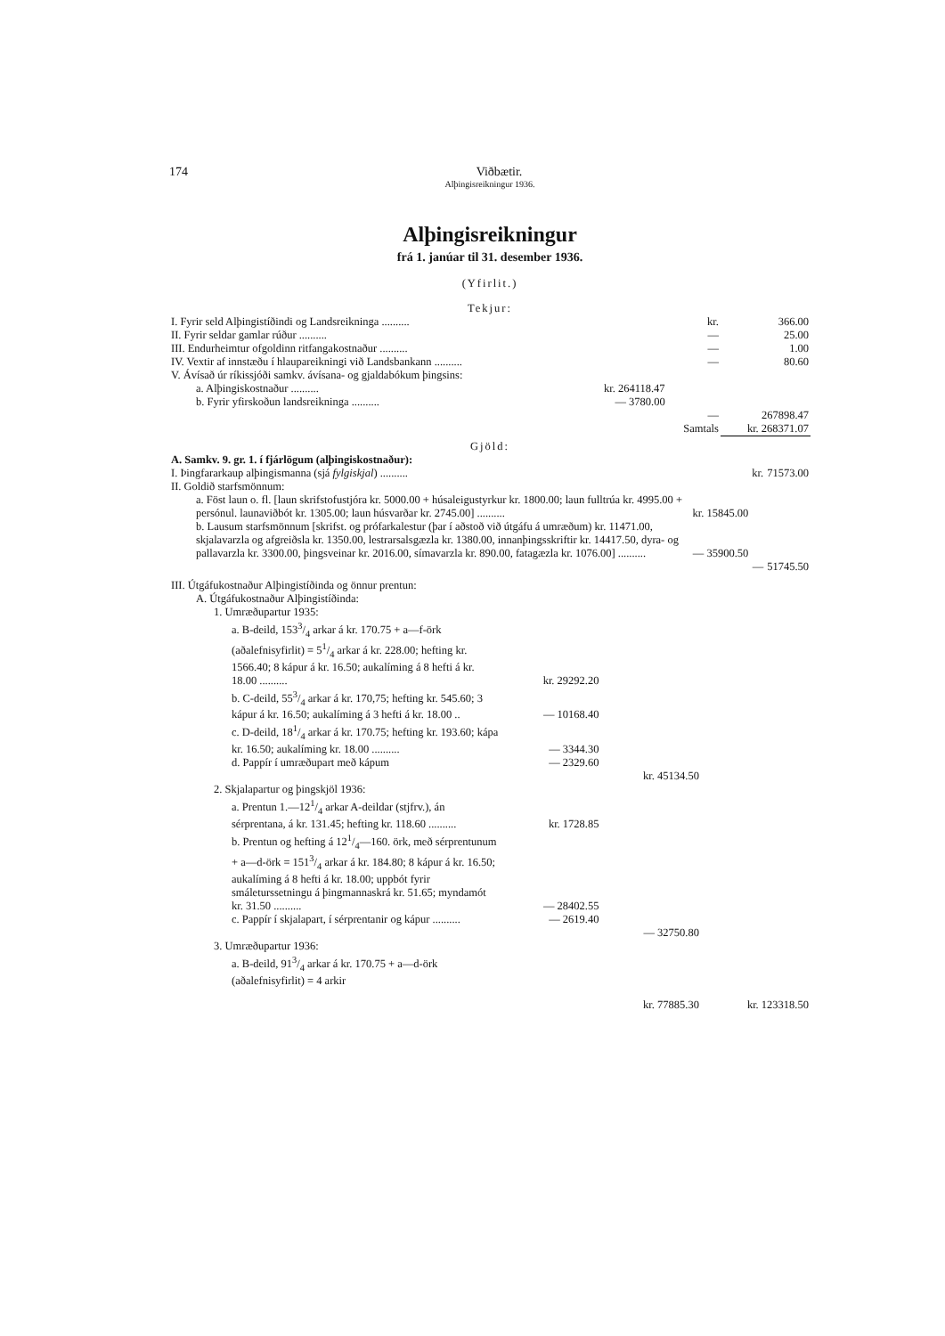174
Viðbætir.
Alþingisreikningur 1936.
Alþingisreikningur
frá 1. janúar til 31. desember 1936.
(Yfirlit.)
Tekjur:
| I. Fyrir seld Alþingistíðindi og Landsreikninga .......... | | kr. | 366.00 |
| II. Fyrir seldar gamlar rúður .......... | | — | 25.00 |
| III. Endurheimtur ofgoldinn ritfangakostnaður .......... | | — | 1.00 |
| IV. Vextir af innstæðu í hlaupareikningi við Landsbankann .......... | | — | 80.60 |
| V. Ávísað úr ríkissjóði samkv. ávísana- og gjaldabókum þingsins: | | | |
| a. Alþingiskostnaður .......... | kr. 264118.47 | | |
| b. Fyrir yfirskoðun landsreikninga .......... | — 3780.00 | | |
| | | — | 267898.47 |
| | | Samtals | kr. 268371.07 |
Gjöld:
| A. Samkv. 9. gr. 1. í fjárlögum (alþingiskostnaður): | | | |
| I. Þingfararkaup alþingismanna (sjá fylgiskjal ) .......... | | kr. | 71573.00 |
| II. Goldið starfsmönnum: | | | |
| a. Föst laun o. fl. [laun skrifstofustjóra kr. 5000.00 + húsaleigustyrkur kr. 1800.00; laun fulltrúa kr. 4995.00 + persónul. launaviðbót kr. 1305.00; laun húsvarðar kr. 2745.00] .......... | kr. 15845.00 | | |
| b. Lausum starfsmönnum [skrifst. og prófarkalestur (þar í aðstoð við útgáfu á umræðum) kr. 11471.00, skjalavarzla og afgreiðsla kr. 1350.00, lestrarsalsgæzla kr. 1380.00, innanþingsskriftir kr. 14417.50, dyra- og pallavarzla kr. 3300.00, þingsveinar kr. 2016.00, símavarzla kr. 890.00, fatagæzla kr. 1076.00] .......... | — 35900.50 | | |
| | | — | 51745.50 |
| III. Útgáfukostnaður Alþingistíðinda og önnur prentun: | | | |
| A. Útgáfukostnaður Alþingistíðinda: | | | |
| 1. Umræðupartur 1935: | | | |
| a. B-deild, 1533/4 arkar á kr. 170.75 + a—f-örk (aðalefnisyfirlit) = 51/4 arkar á kr. 228.00; hefting kr. 1566.40; 8 kápur á kr. 16.50; aukalíming á 8 hefti á kr. 18.00 .......... | kr. 29292.20 | | |
| b. C-deild, 553/4 arkar á kr. 170,75; hefting kr. 545.60; 3 kápur á kr. 16.50; aukalíming á 3 hefti á kr. 18.00 .. | — 10168.40 | | |
| c. D-deild, 181/4 arkar á kr. 170.75; hefting kr. 193.60; kápa kr. 16.50; aukalíming kr. 18.00 .......... | — 3344.30 | | |
| d. Pappír í umræðupart með kápum | — 2329.60 | | |
| | | kr. 45134.50 | |
| 2. Skjalapartur og þingskjöl 1936: | | | |
| a. Prentun 1.—121/4 arkar A-deildar (stjfrv.), án sérprentana, á kr. 131.45; hefting kr. 118.60 .......... | kr. 1728.85 | | |
| b. Prentun og hefting á 121/4—160. örk, með sérprentunum + a—d-örk = 1513/4 arkar á kr. 184.80; 8 kápur á kr. 16.50; aukalíming á 8 hefti á kr. 18.00; uppbót fyrir smáleturssetningu á þingmannaskrá kr. 51.65; myndamót kr. 31.50 .......... | — 28402.55 | | |
| c. Pappír í skjalapart, í sérprentanir og kápur .......... | — 2619.40 | | |
| | | — 32750.80 | |
| 3. Umræðupartur 1936: | | | |
| a. B-deild, 913/4 arkar á kr. 170.75 + a—d-örk (aðalefnisyfirlit) = 4 arkir | | | |
| | | kr. 77885.30 | kr. 123318.50 |